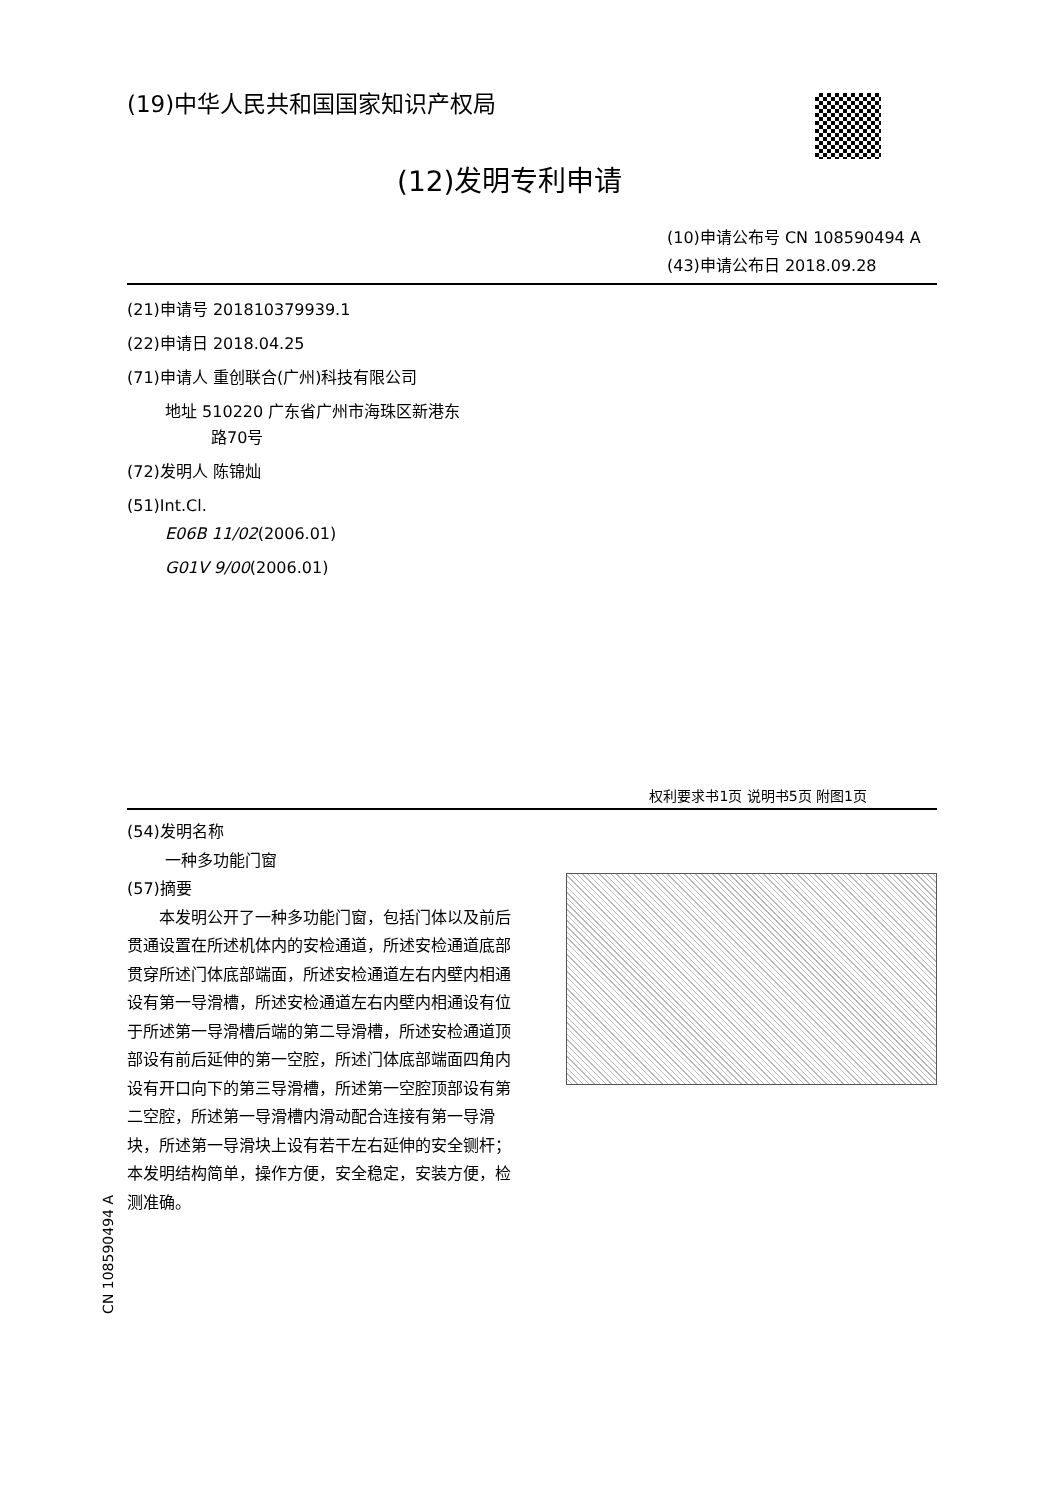(19)中华人民共和国国家知识产权局
(12)发明专利申请
(10)申请公布号 CN 108590494 A
(43)申请公布日 2018.09.28
(21)申请号 201810379939.1
(22)申请日 2018.04.25
(71)申请人 重创联合(广州)科技有限公司
地址 510220 广东省广州市海珠区新港东
路70号
(72)发明人 陈锦灿
(51)Int.Cl.
E06B 11/02(2006.01)
G01V 9/00(2006.01)
权利要求书1页 说明书5页 附图1页
(54)发明名称
一种多功能门窗
(57)摘要
本发明公开了一种多功能门窗，包括门体以及前后贯通设置在所述机体内的安检通道，所述安检通道底部贯穿所述门体底部端面，所述安检通道左右内壁内相通设有第一导滑槽，所述安检通道左右内壁内相通设有位于所述第一导滑槽后端的第二导滑槽，所述安检通道顶部设有前后延伸的第一空腔，所述门体底部端面四角内设有开口向下的第三导滑槽，所述第一空腔顶部设有第二空腔，所述第一导滑槽内滑动配合连接有第一导滑块，所述第一导滑块上设有若干左右延伸的安全铡杆；本发明结构简单，操作方便，安全稳定，安装方便，检测准确。
CN 108590494 A